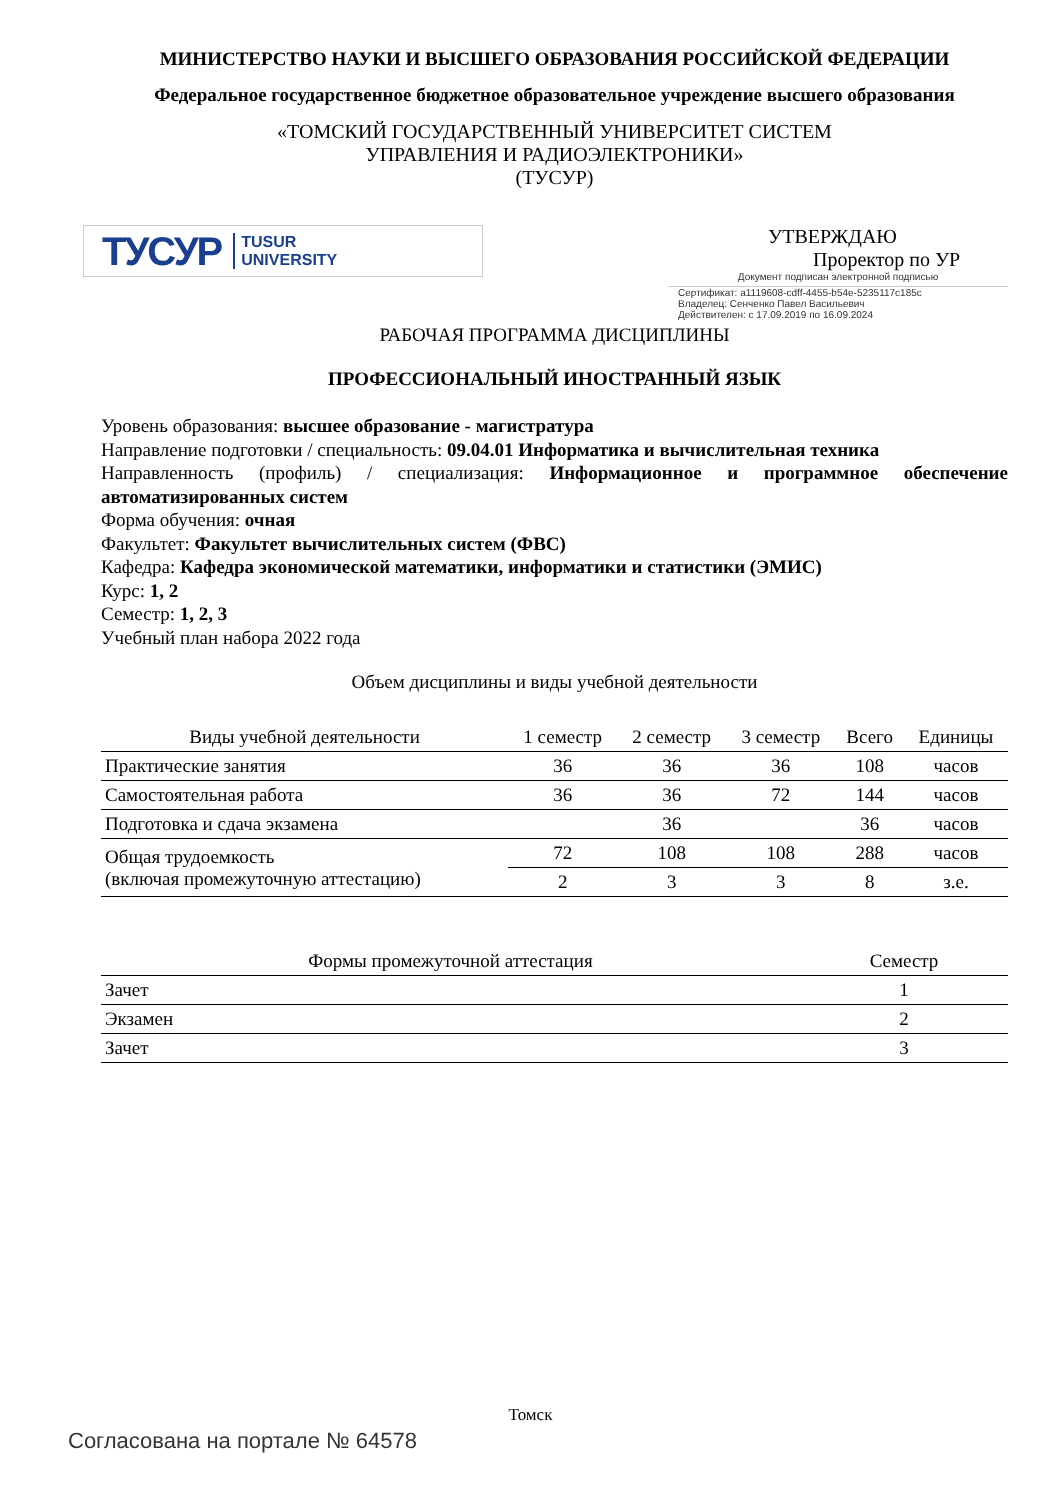МИНИСТЕРСТВО НАУКИ И ВЫСШЕГО ОБРАЗОВАНИЯ РОССИЙСКОЙ ФЕДЕРАЦИИ
Федеральное государственное бюджетное образовательное учреждение высшего образования
«ТОМСКИЙ ГОСУДАРСТВЕННЫЙ УНИВЕРСИТЕТ СИСТЕМ
УПРАВЛЕНИЯ И РАДИОЭЛЕКТРОНИКИ»
(ТУСУР)
ТУСУР TUSUR
UNIVERSITY
УТВЕРЖДАЮ
Проректор по УР
Документ подписан электронной подписью
Сертификат: a1119608-cdff-4455-b54e-5235117c185c
Владелец: Сенченко Павел Васильевич
Действителен: с 17.09.2019 по 16.09.2024
РАБОЧАЯ ПРОГРАММА ДИСЦИПЛИНЫ
ПРОФЕССИОНАЛЬНЫЙ ИНОСТРАННЫЙ ЯЗЫК
Уровень образования: высшее образование - магистратура
Направление подготовки / специальность: 09.04.01 Информатика и вычислительная техника
Направленность (профиль) / специализация: Информационное и программное обеспечение автоматизированных систем
Форма обучения: очная
Факультет: Факультет вычислительных систем (ФВС)
Кафедра: Кафедра экономической математики, информатики и статистики (ЭМИС)
Курс: 1, 2
Семестр: 1, 2, 3
Учебный план набора 2022 года
Объем дисциплины и виды учебной деятельности
| Виды учебной деятельности | 1 семестр | 2 семестр | 3 семестр | Всего | Единицы |
| --- | --- | --- | --- | --- | --- |
| Практические занятия | 36 | 36 | 36 | 108 | часов |
| Самостоятельная работа | 36 | 36 | 72 | 144 | часов |
| Подготовка и сдача экзамена | | 36 | | 36 | часов |
| Общая трудоемкость (включая промежуточную аттестацию) | 72 | 108 | 108 | 288 | часов |
| | 2 | 3 | 3 | 8 | з.е. |
| Формы промежуточной аттестация | Семестр |
| --- | --- |
| Зачет | 1 |
| Экзамен | 2 |
| Зачет | 3 |
Томск
Согласована на портале № 64578